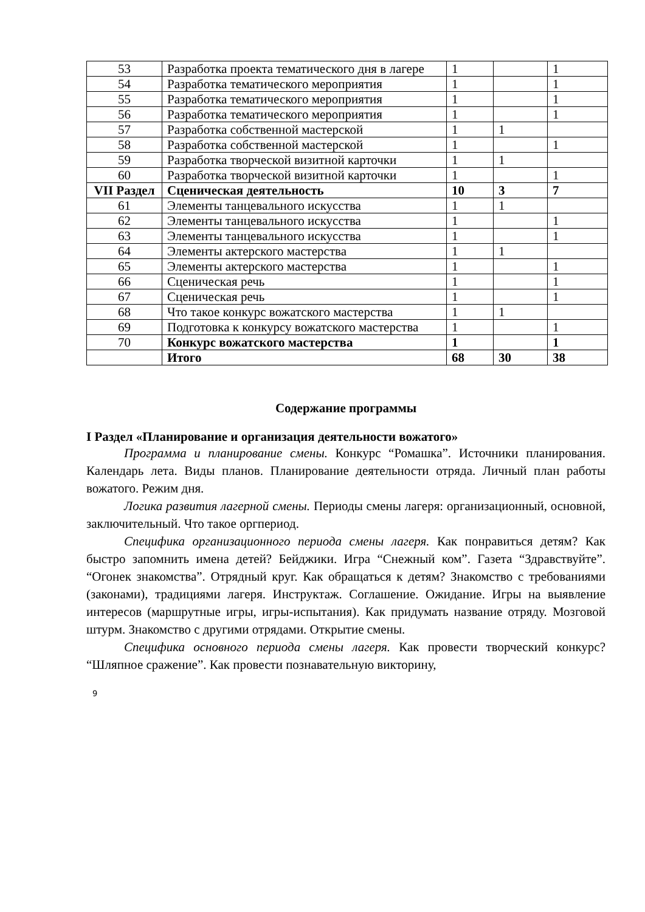| 53 | Разработка проекта тематического дня в лагере | 1 | | 1 |
| 54 | Разработка тематического мероприятия | 1 | | 1 |
| 55 | Разработка тематического мероприятия | 1 | | 1 |
| 56 | Разработка тематического мероприятия | 1 | | 1 |
| 57 | Разработка собственной мастерской | 1 | 1 | |
| 58 | Разработка собственной мастерской | 1 | | 1 |
| 59 | Разработка творческой визитной карточки | 1 | 1 | |
| 60 | Разработка творческой визитной карточки | 1 | | 1 |
| VII Раздел | Сценическая деятельность | 10 | 3 | 7 |
| 61 | Элементы танцевального искусства | 1 | 1 | |
| 62 | Элементы танцевального искусства | 1 | | 1 |
| 63 | Элементы танцевального искусства | 1 | | 1 |
| 64 | Элементы актерского мастерства | 1 | 1 | |
| 65 | Элементы актерского мастерства | 1 | | 1 |
| 66 | Сценическая речь | 1 | | 1 |
| 67 | Сценическая речь | 1 | | 1 |
| 68 | Что такое конкурс вожатского мастерства | 1 | 1 | |
| 69 | Подготовка к конкурсу вожатского мастерства | 1 | | 1 |
| 70 | Конкурс вожатского мастерства | 1 | | 1 |
| | Итого | 68 | 30 | 38 |
Содержание программы
I Раздел «Планирование и организация деятельности вожатого»
Программа и планирование смены. Конкурс “Ромашка”. Источники планирования. Календарь лета. Виды планов. Планирование деятельности отряда. Личный план работы вожатого. Режим дня.
Логика развития лагерной смены. Периоды смены лагеря: организационный, основной, заключительный. Что такое оргпериод.
Специфика организационного периода смены лагеря. Как понравиться детям? Как быстро запомнить имена детей? Бейджики. Игра “Снежный ком”. Газета “Здравствуйте”. “Огонек знакомства”. Отрядный круг. Как обращаться к детям? Знакомство с требованиями (законами), традициями лагеря. Инструктаж. Соглашение. Ожидание. Игры на выявление интересов (маршрутные игры, игры-испытания). Как придумать название отряду. Мозговой штурм. Знакомство с другими отрядами. Открытие смены.
Специфика основного периода смены лагеря. Как провести творческий конкурс? “Шляпное сражение”. Как провести познавательную викторину,
9